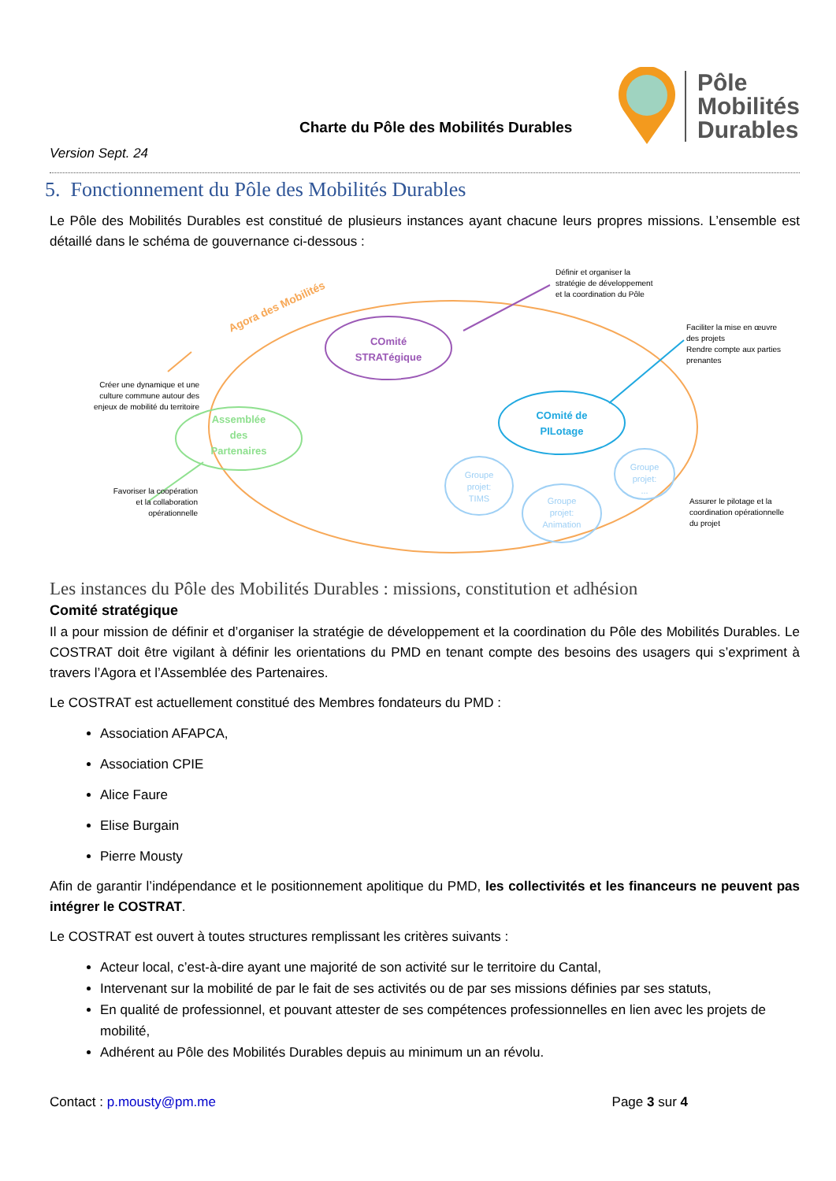Charte du Pôle des Mobilités Durables
Pôle
Mobilités
Durables
Version Sept. 24
5. Fonctionnement du Pôle des Mobilités Durables
Le Pôle des Mobilités Durables est constitué de plusieurs instances ayant chacune leurs propres missions. L’ensemble est détaillé dans le schéma de gouvernance ci-dessous :
Agora des Mobilités
COmité
STRATégique
COmité de
PILotage
Assemblée
des
Partenaires
Groupe
projet:
TIMS
Groupe
projet:
Animation
Groupe
projet:
...
Définir et organiser la
stratégie de développement
et la coordination du Pôle
Faciliter la mise en œuvre
des projets
Rendre compte aux parties
prenantes
Créer une dynamique et une
culture commune autour des
enjeux de mobilité du territoire
Favoriser la coopération
et la collaboration
opérationnelle
Assurer le pilotage et la
coordination opérationnelle
du projet
Les instances du Pôle des Mobilités Durables : missions, constitution et adhésion
Comité stratégique
Il a pour mission de définir et d’organiser la stratégie de développement et la coordination du Pôle des Mobilités Durables. Le COSTRAT doit être vigilant à définir les orientations du PMD en tenant compte des besoins des usagers qui s’expriment à travers l’Agora et l’Assemblée des Partenaires.
Le COSTRAT est actuellement constitué des Membres fondateurs du PMD :
Association AFAPCA,
Association CPIE
Alice Faure
Elise Burgain
Pierre Mousty
Afin de garantir l’indépendance et le positionnement apolitique du PMD, les collectivités et les financeurs ne peuvent pas intégrer le COSTRAT.
Le COSTRAT est ouvert à toutes structures remplissant les critères suivants :
Acteur local, c’est-à-dire ayant une majorité de son activité sur le territoire du Cantal,
Intervenant sur la mobilité de par le fait de ses activités ou de par ses missions définies par ses statuts,
En qualité de professionnel, et pouvant attester de ses compétences professionnelles en lien avec les projets de mobilité,
Adhérent au Pôle des Mobilités Durables depuis au minimum un an révolu.
Contact : p.mousty@pm.me Page 3 sur 4